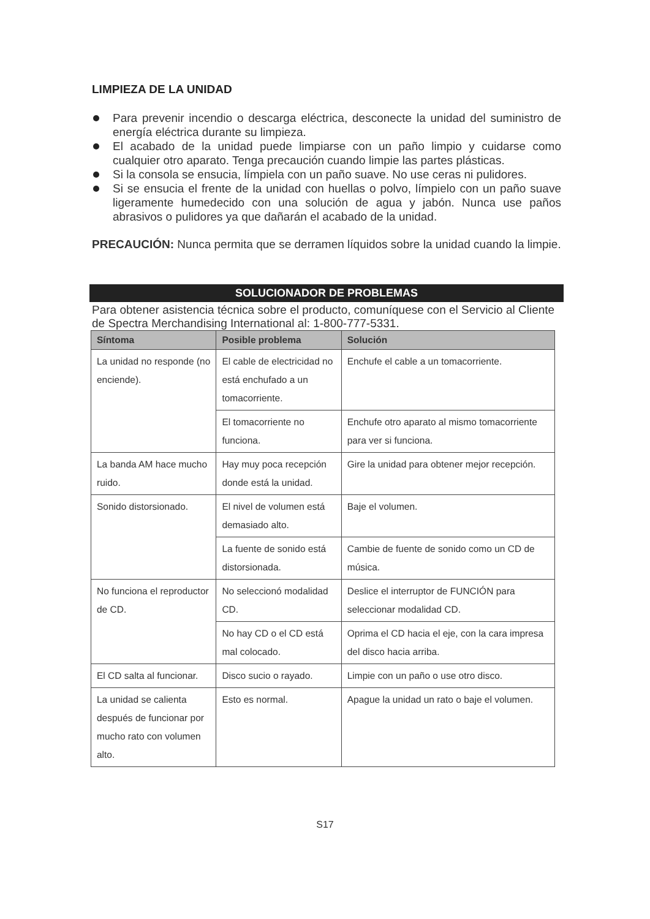LIMPIEZA DE LA UNIDAD
Para prevenir incendio o descarga eléctrica, desconecte la unidad del suministro de energía eléctrica durante su limpieza.
El acabado de la unidad puede limpiarse con un paño limpio y cuidarse como cualquier otro aparato. Tenga precaución cuando limpie las partes plásticas.
Si la consola se ensucia, límpiela con un paño suave. No use ceras ni pulidores.
Si se ensucia el frente de la unidad con huellas o polvo, límpielo con un paño suave ligeramente humedecido con una solución de agua y jabón. Nunca use paños abrasivos o pulidores ya que dañarán el acabado de la unidad.
PRECAUCIÓN: Nunca permita que se derramen líquidos sobre la unidad cuando la limpie.
SOLUCIONADOR DE PROBLEMAS
Para obtener asistencia técnica sobre el producto, comuníquese con el Servicio al Cliente de Spectra Merchandising International al: 1-800-777-5331.
| Síntoma | Posible problema | Solución |
| --- | --- | --- |
| La unidad no responde (no enciende). | El cable de electricidad no está enchufado a un tomacorriente. | Enchufe el cable a un tomacorriente. |
| | El tomacorriente no funciona. | Enchufe otro aparato al mismo tomacorriente para ver si funciona. |
| La banda AM hace mucho ruido. | Hay muy poca recepción donde está la unidad. | Gire la unidad para obtener mejor recepción. |
| Sonido distorsionado. | El nivel de volumen está demasiado alto. | Baje el volumen. |
| | La fuente de sonido está distorsionada. | Cambie de fuente de sonido como un CD de música. |
| No funciona el reproductor de CD. | No seleccionó modalidad CD. | Deslice el interruptor de FUNCIÓN para seleccionar modalidad CD. |
| | No hay CD o el CD está mal colocado. | Oprima el CD hacia el eje, con la cara impresa del disco hacia arriba. |
| El CD salta al funcionar. | Disco sucio o rayado. | Limpie con un paño o use otro disco. |
| La unidad se calienta después de funcionar por mucho rato con volumen alto. | Esto es normal. | Apague la unidad un rato o baje el volumen. |
S17